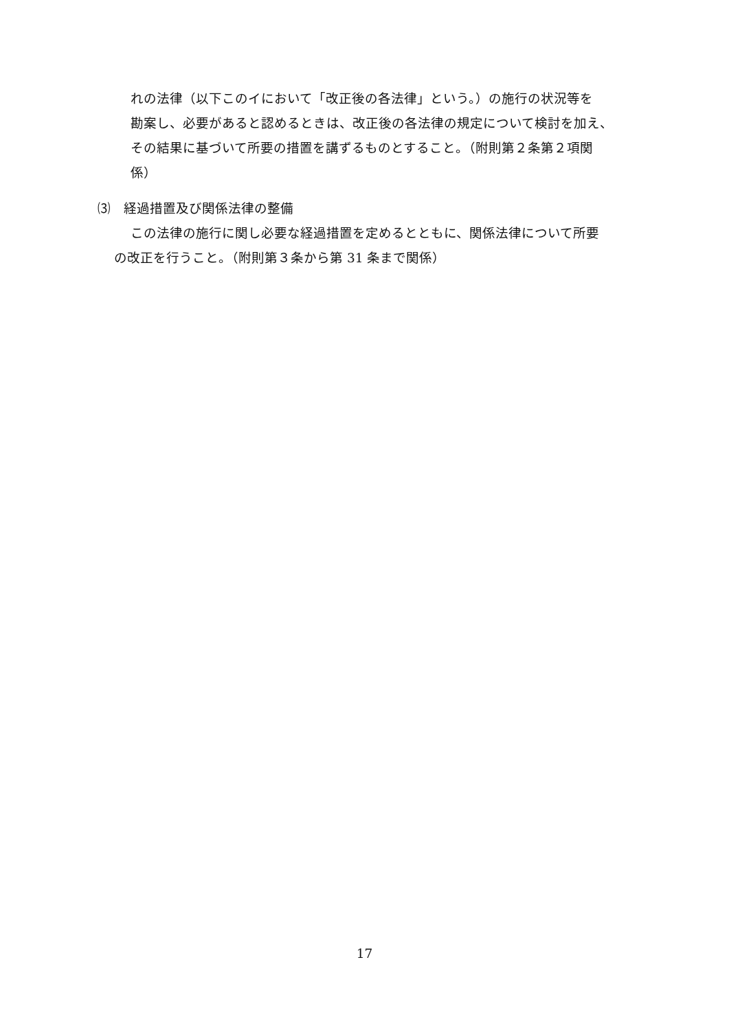れの法律（以下このイにおいて「改正後の各法律」という。）の施行の状況等を
勘案し、必要があると認めるときは、改正後の各法律の規定について検討を加え、
その結果に基づいて所要の措置を講ずるものとすること。（附則第２条第２項関
係）
⑶　経過措置及び関係法律の整備
この法律の施行に関し必要な経過措置を定めるとともに、関係法律について所要
の改正を行うこと。（附則第３条から第 31 条まで関係）
17